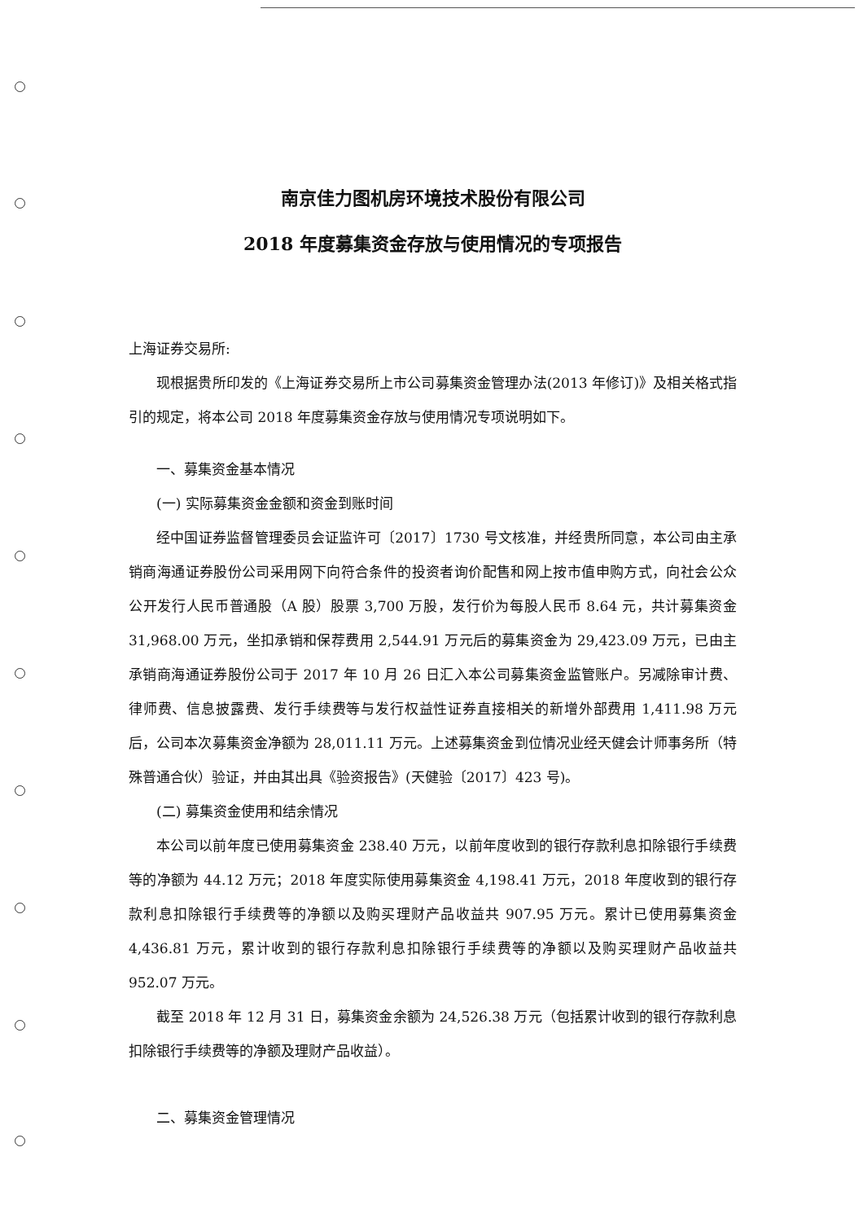南京佳力图机房环境技术股份有限公司
2018 年度募集资金存放与使用情况的专项报告
上海证券交易所:
现根据贵所印发的《上海证券交易所上市公司募集资金管理办法(2013 年修订)》及相关格式指引的规定，将本公司 2018 年度募集资金存放与使用情况专项说明如下。
一、募集资金基本情况
(一) 实际募集资金金额和资金到账时间
经中国证券监督管理委员会证监许可〔2017〕1730 号文核准，并经贵所同意，本公司由主承销商海通证券股份公司采用网下向符合条件的投资者询价配售和网上按市值申购方式，向社会公众公开发行人民币普通股（A 股）股票 3,700 万股，发行价为每股人民币 8.64 元，共计募集资金 31,968.00 万元，坐扣承销和保荐费用 2,544.91 万元后的募集资金为 29,423.09 万元，已由主承销商海通证券股份公司于 2017 年 10 月 26 日汇入本公司募集资金监管账户。另减除审计费、律师费、信息披露费、发行手续费等与发行权益性证券直接相关的新增外部费用 1,411.98 万元后，公司本次募集资金净额为 28,011.11 万元。上述募集资金到位情况业经天健会计师事务所（特殊普通合伙）验证，并由其出具《验资报告》(天健验〔2017〕423 号)。
(二) 募集资金使用和结余情况
本公司以前年度已使用募集资金 238.40 万元，以前年度收到的银行存款利息扣除银行手续费等的净额为 44.12 万元；2018 年度实际使用募集资金 4,198.41 万元，2018 年度收到的银行存款利息扣除银行手续费等的净额以及购买理财产品收益共 907.95 万元。累计已使用募集资金 4,436.81 万元，累计收到的银行存款利息扣除银行手续费等的净额以及购买理财产品收益共 952.07 万元。
截至 2018 年 12 月 31 日，募集资金余额为 24,526.38 万元（包括累计收到的银行存款利息扣除银行手续费等的净额及理财产品收益）。
二、募集资金管理情况